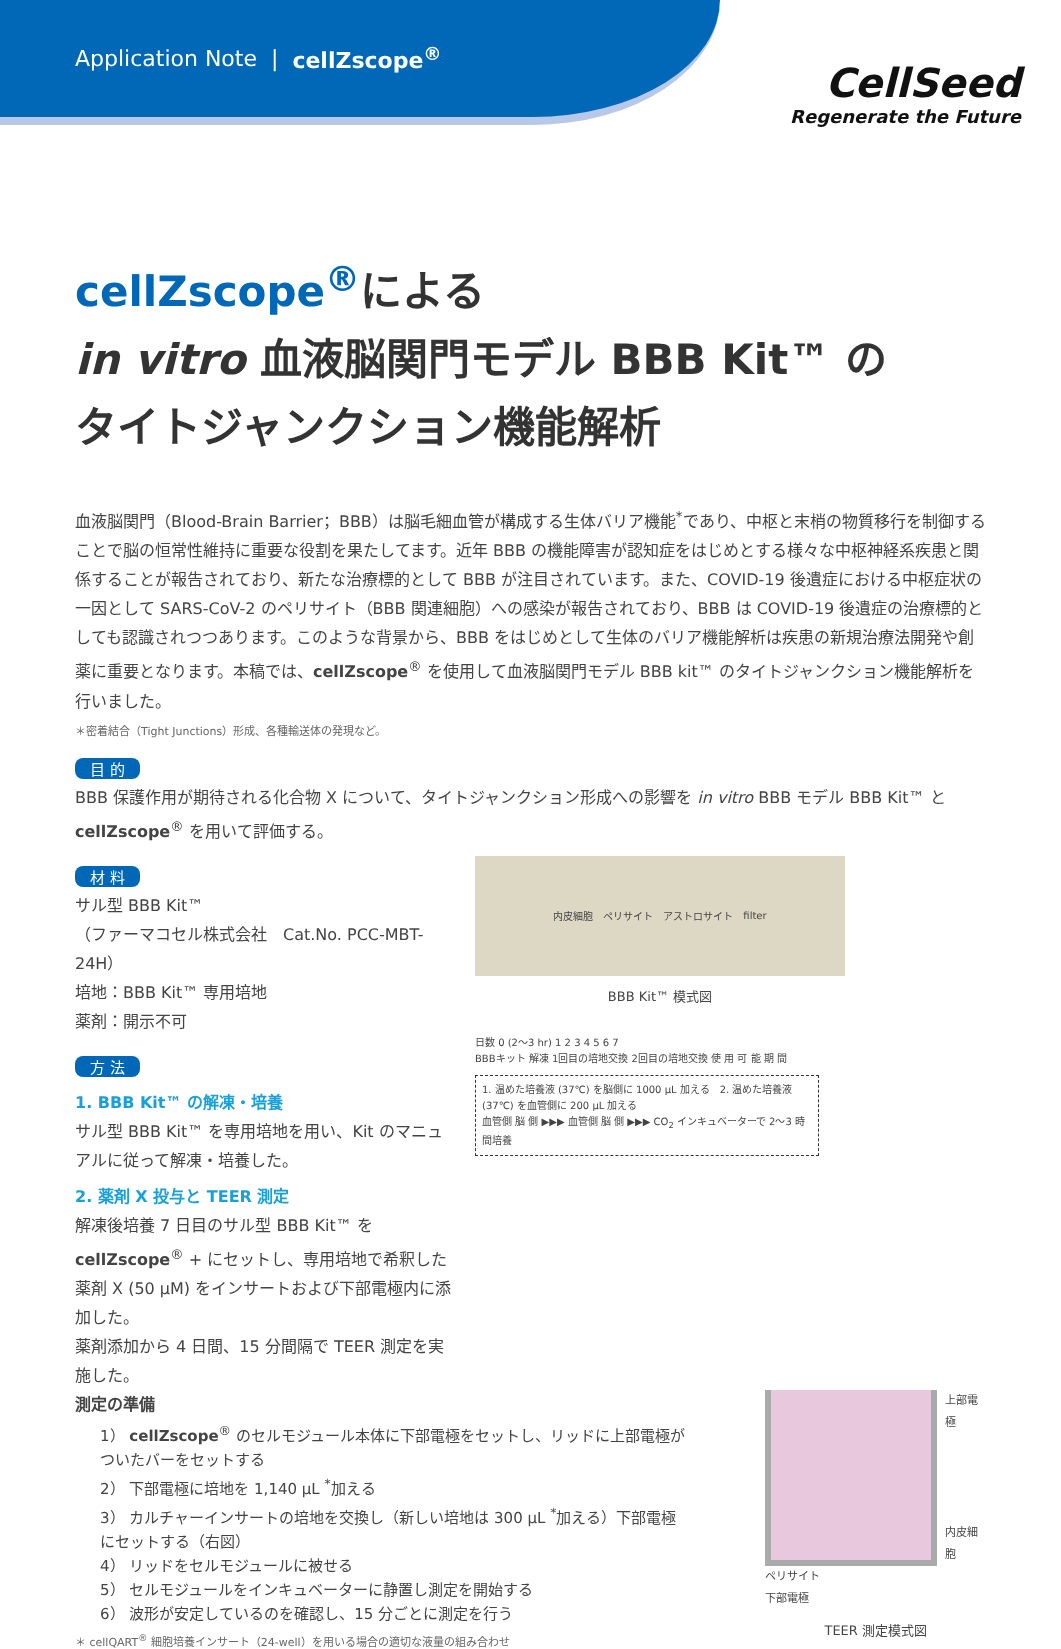Application Note | cellZscope<sup>®</sup>
CellSeed
Regenerate the Future
cellZscope<sup>®</sup>による
in vitro 血液脳関門モデル BBB Kit™ の
タイトジャンクション機能解析
血液脳関門（Blood-Brain Barrier；BBB）は脳毛細血管が構成する生体バリア機能<sup>*</sup>であり、中枢と末梢の物質移行を制御することで脳の恒常性維持に重要な役割を果たしてます。近年 BBB の機能障害が認知症をはじめとする様々な中枢神経系疾患と関係することが報告されており、新たな治療標的として BBB が注目されています。また、COVID-19 後遺症における中枢症状の一因として SARS-CoV-2 のペリサイト（BBB 関連細胞）への感染が報告されており、BBB は COVID-19 後遺症の治療標的としても認識されつつあります。このような背景から、BBB をはじめとして生体のバリア機能解析は疾患の新規治療法開発や創薬に重要となります。本稿では、cellZscope<sup>®</sup> を使用して血液脳関門モデル BBB kit™ のタイトジャンクション機能解析を行いました。
＊密着結合（Tight Junctions）形成、各種輸送体の発現など。
目 的
BBB 保護作用が期待される化合物 X について、タイトジャンクション形成への影響を in vitro BBB モデル BBB Kit™ と cellZscope<sup>®</sup> を用いて評価する。
材 料
サル型 BBB Kit™
（ファーマコセル株式会社　Cat.No. PCC-MBT-24H）
培地：BBB Kit™ 専用培地
薬剤：開示不可
方 法
1. BBB Kit™ の解凍・培養
サル型 BBB Kit™ を専用培地を用い、Kit のマニュアルに従って解凍・培養した。
2. 薬剤 X 投与と TEER 測定
解凍後培養 7 日目のサル型 BBB Kit™ を cellZscope<sup>®</sup> + にセットし、専用培地で希釈した薬剤 X (50 μM) をインサートおよび下部電極内に添加した。
薬剤添加から 4 日間、15 分間隔で TEER 測定を実施した。
内皮細胞 ペリサイト アストロサイト filter
BBB Kit™ 模式図
日数 0 (2〜3 hr) 1 2 3 4 5 6 7
BBBキット 解凍 1回目の培地交換 2回目の培地交換 使 用 可 能 期 間
1. 温めた培養液 (37℃) を脳側に 1000 μL 加える　2. 温めた培養液 (37℃) を血管側に 200 μL 加える
血管側 脳 側 ▶▶▶ 血管側 脳 側 ▶▶▶ CO<sub>2</sub> インキュベーターで 2〜3 時間培養
測定の準備
1） cellZscope<sup>®</sup> のセルモジュール本体に下部電極をセットし、リッドに上部電極がついたバーをセットする
2） 下部電極に培地を 1,140 μL <sup>*</sup>加える
3） カルチャーインサートの培地を交換し（新しい培地は 300 μL <sup>*</sup>加える）下部電極にセットする（右図）
4） リッドをセルモジュールに被せる
5） セルモジュールをインキュベーターに静置し測定を開始する
6） 波形が安定しているのを確認し、15 分ごとに測定を行う
＊ cellQART<sup>®</sup> 細胞培養インサート（24-well）を用いる場合の適切な液量の組み合わせ
上部電極
内皮細胞
ペリサイト
下部電極
TEER 測定模式図